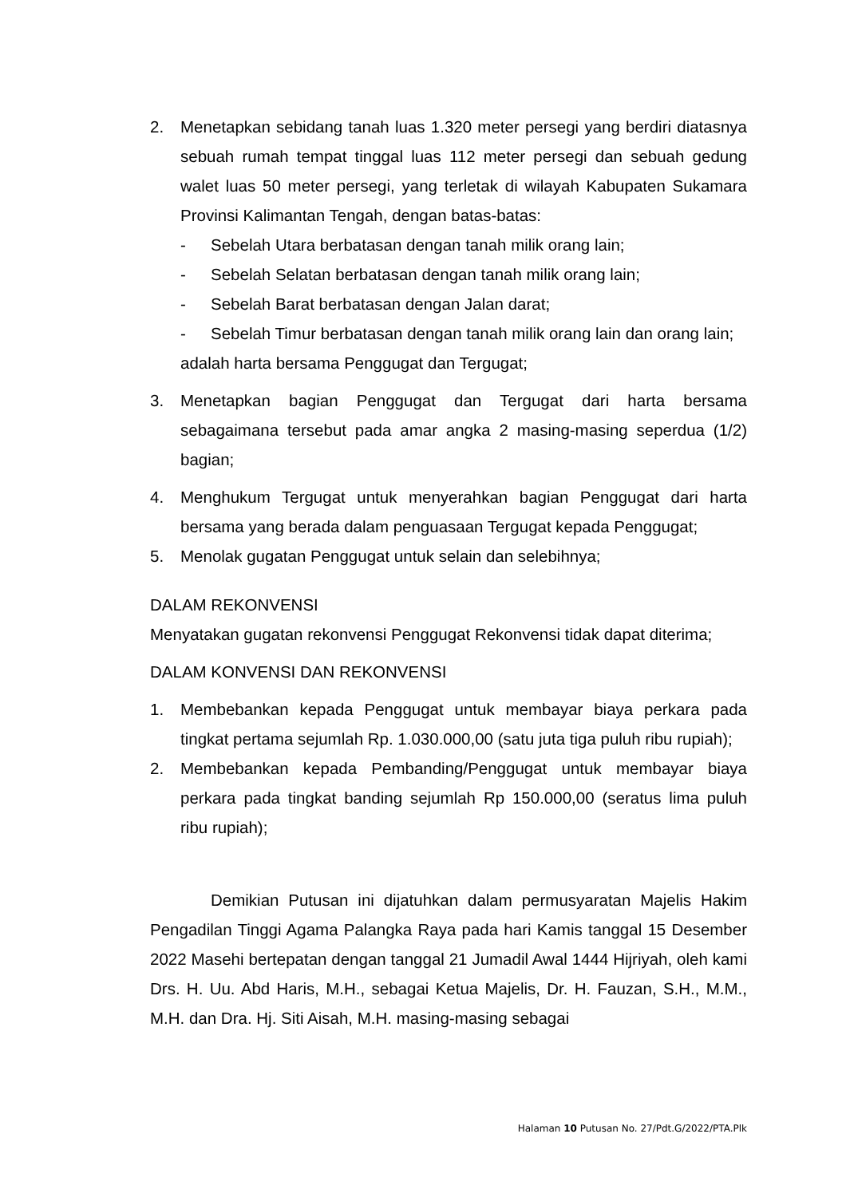2. Menetapkan sebidang tanah luas 1.320 meter persegi yang berdiri diatasnya sebuah rumah tempat tinggal luas 112 meter persegi dan sebuah gedung walet luas 50 meter persegi, yang terletak di wilayah Kabupaten Sukamara Provinsi Kalimantan Tengah, dengan batas-batas:
- Sebelah Utara berbatasan dengan tanah milik orang lain;
- Sebelah Selatan berbatasan dengan tanah milik orang lain;
- Sebelah Barat berbatasan dengan Jalan darat;
- Sebelah Timur berbatasan dengan tanah milik orang lain dan orang lain;
adalah harta bersama Penggugat dan Tergugat;
3. Menetapkan bagian Penggugat dan Tergugat dari harta bersama sebagaimana tersebut pada amar angka 2 masing-masing seperdua (1/2) bagian;
4. Menghukum Tergugat untuk menyerahkan bagian Penggugat dari harta bersama yang berada dalam penguasaan Tergugat kepada Penggugat;
5. Menolak gugatan Penggugat untuk selain dan selebihnya;
DALAM REKONVENSI
Menyatakan gugatan rekonvensi Penggugat Rekonvensi tidak dapat diterima;
DALAM KONVENSI DAN REKONVENSI
1. Membebankan kepada Penggugat untuk membayar biaya perkara pada tingkat pertama sejumlah Rp. 1.030.000,00 (satu juta tiga puluh ribu rupiah);
2. Membebankan kepada Pembanding/Penggugat untuk membayar biaya perkara pada tingkat banding sejumlah Rp 150.000,00 (seratus lima puluh ribu rupiah);
Demikian Putusan ini dijatuhkan dalam permusyaratan Majelis Hakim Pengadilan Tinggi Agama Palangka Raya pada hari Kamis tanggal 15 Desember 2022 Masehi bertepatan dengan tanggal 21 Jumadil Awal 1444 Hijriyah, oleh kami Drs. H. Uu. Abd Haris, M.H., sebagai Ketua Majelis, Dr. H. Fauzan, S.H., M.M., M.H. dan Dra. Hj. Siti Aisah, M.H. masing-masing sebagai
Halaman 10 Putusan No. 27/Pdt.G/2022/PTA.Plk